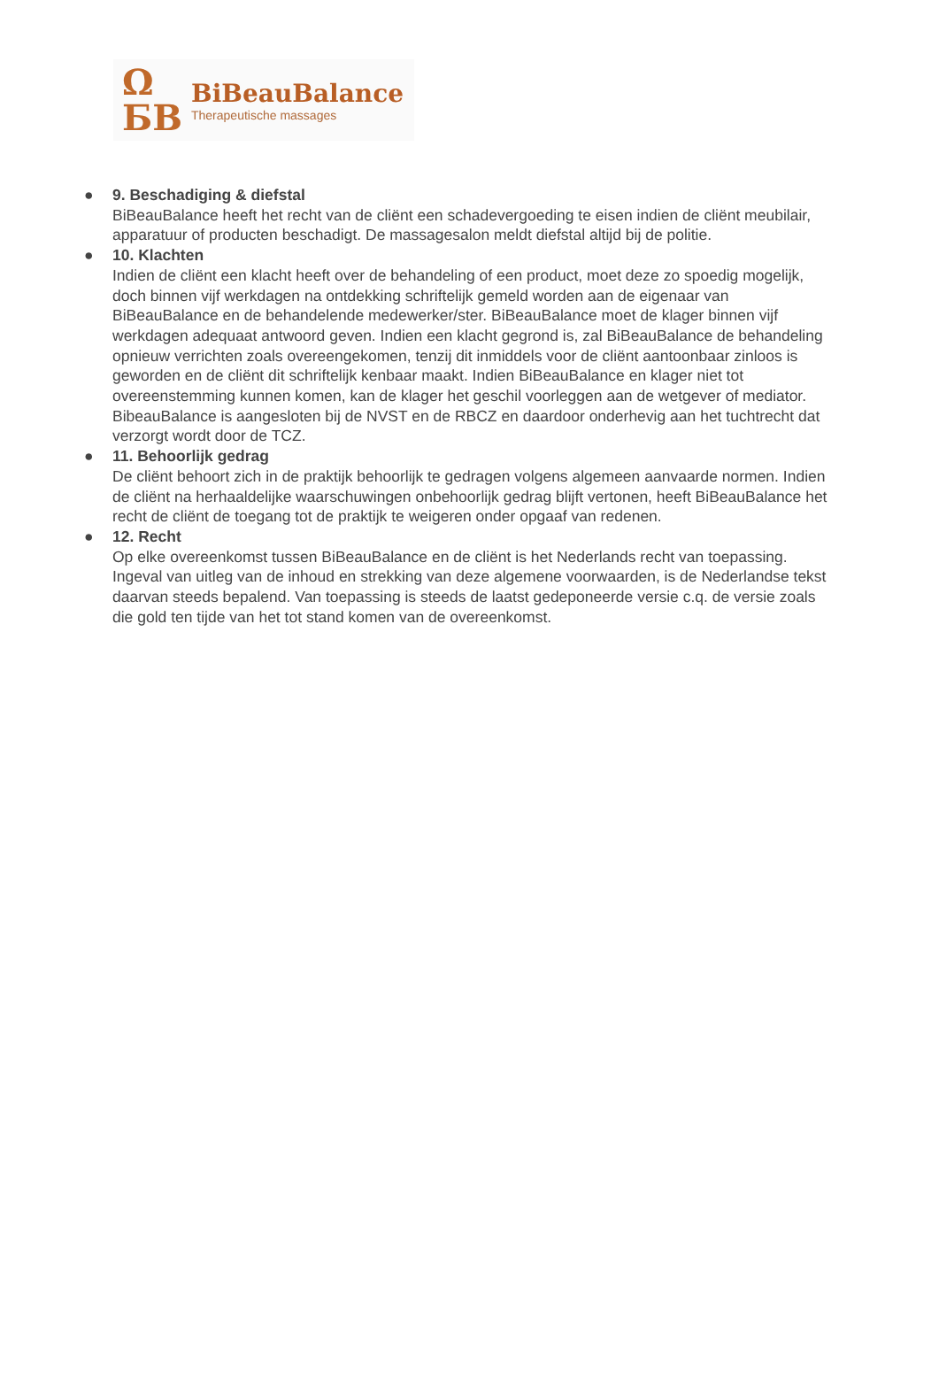Ω
ƂB
BiBeauBalance
Therapeutische massages
● 9. Beschadiging & diefstal
BiBeauBalance heeft het recht van de cliënt een schadevergoeding te eisen indien de cliënt meubilair, apparatuur of producten beschadigt. De massagesalon meldt diefstal altijd bij de politie.
● 10. Klachten
Indien de cliënt een klacht heeft over de behandeling of een product, moet deze zo spoedig mogelijk, doch binnen vijf werkdagen na ontdekking schriftelijk gemeld worden aan de eigenaar van BiBeauBalance en de behandelende medewerker/ster. BiBeauBalance moet de klager binnen vijf werkdagen adequaat antwoord geven. Indien een klacht gegrond is, zal BiBeauBalance de behandeling opnieuw verrichten zoals overeengekomen, tenzij dit inmiddels voor de cliënt aantoonbaar zinloos is geworden en de cliënt dit schriftelijk kenbaar maakt. Indien BiBeauBalance en klager niet tot overeenstemming kunnen komen, kan de klager het geschil voorleggen aan de wetgever of mediator. BibeauBalance is aangesloten bij de NVST en de RBCZ en daardoor onderhevig aan het tuchtrecht dat verzorgt wordt door de TCZ.
● 11. Behoorlijk gedrag
De cliënt behoort zich in de praktijk behoorlijk te gedragen volgens algemeen aanvaarde normen. Indien de cliënt na herhaaldelijke waarschuwingen onbehoorlijk gedrag blijft vertonen, heeft BiBeauBalance het recht de cliënt de toegang tot de praktijk te weigeren onder opgaaf van redenen.
● 12. Recht
Op elke overeenkomst tussen BiBeauBalance en de cliënt is het Nederlands recht van toepassing. Ingeval van uitleg van de inhoud en strekking van deze algemene voorwaarden, is de Nederlandse tekst daarvan steeds bepalend. Van toepassing is steeds de laatst gedeponeerde versie c.q. de versie zoals die gold ten tijde van het tot stand komen van de overeenkomst.